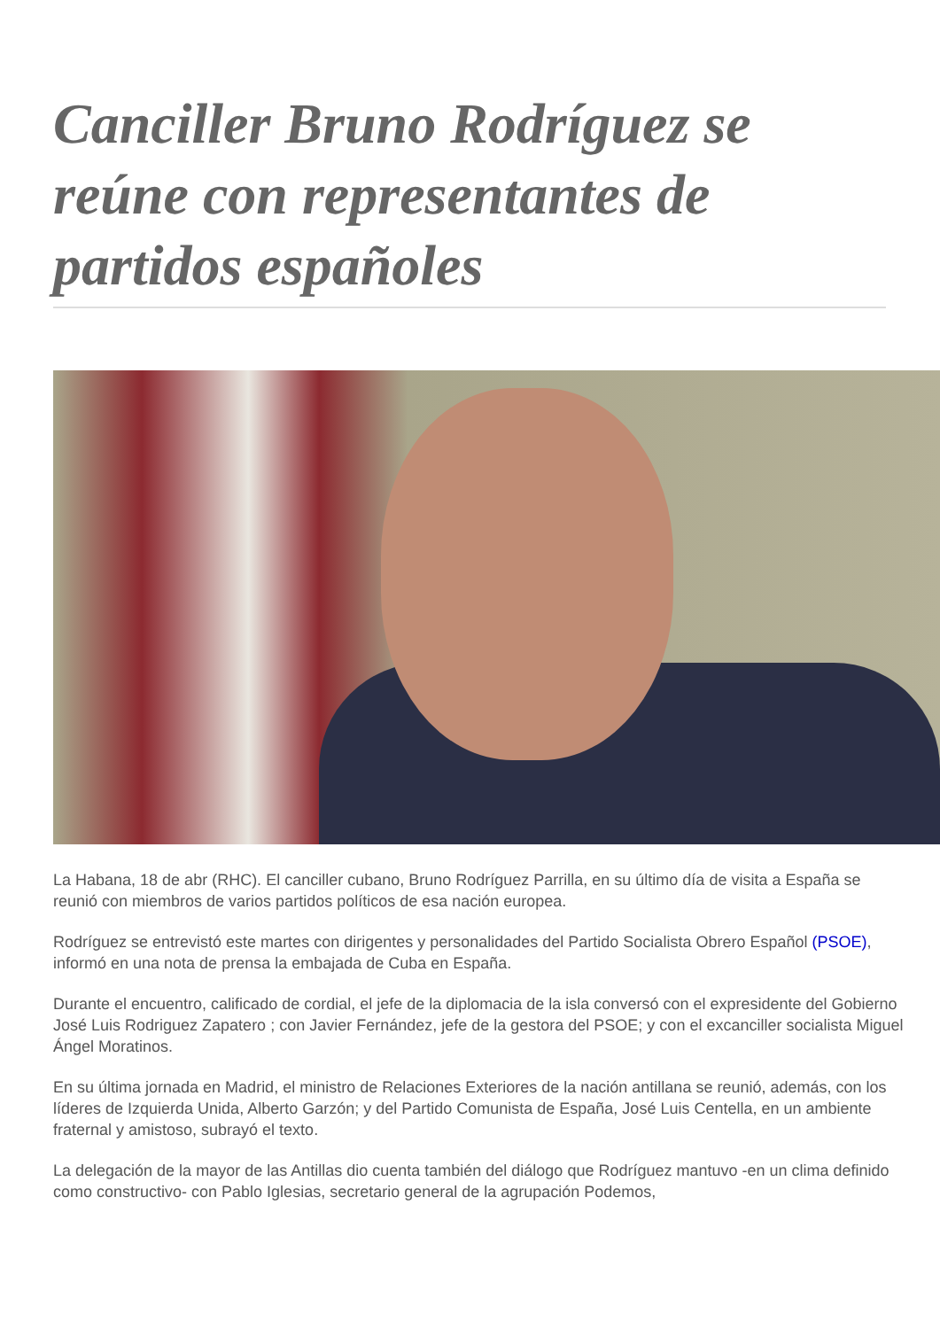Canciller Bruno Rodríguez se reúne con representantes de partidos españoles
La Habana, 18 de abr (RHC). El canciller cubano, Bruno Rodríguez Parrilla, en su último día de visita a España se reunió con miembros de varios partidos políticos de esa nación europea.
Rodríguez se entrevistó este martes con dirigentes y personalidades del Partido Socialista Obrero Español (PSOE), informó en una nota de prensa la embajada de Cuba en España.
Durante el encuentro, calificado de cordial, el jefe de la diplomacia de la isla conversó con el expresidente del Gobierno José Luis Rodriguez Zapatero ; con Javier Fernández, jefe de la gestora del PSOE; y con el excanciller socialista Miguel Ángel Moratinos.
En su última jornada en Madrid, el ministro de Relaciones Exteriores de la nación antillana se reunió, además, con los líderes de Izquierda Unida, Alberto Garzón; y del Partido Comunista de España, José Luis Centella, en un ambiente fraternal y amistoso, subrayó el texto.
La delegación de la mayor de las Antillas dio cuenta también del diálogo que Rodríguez mantuvo -en un clima definido como constructivo- con Pablo Iglesias, secretario general de la agrupación Podemos,